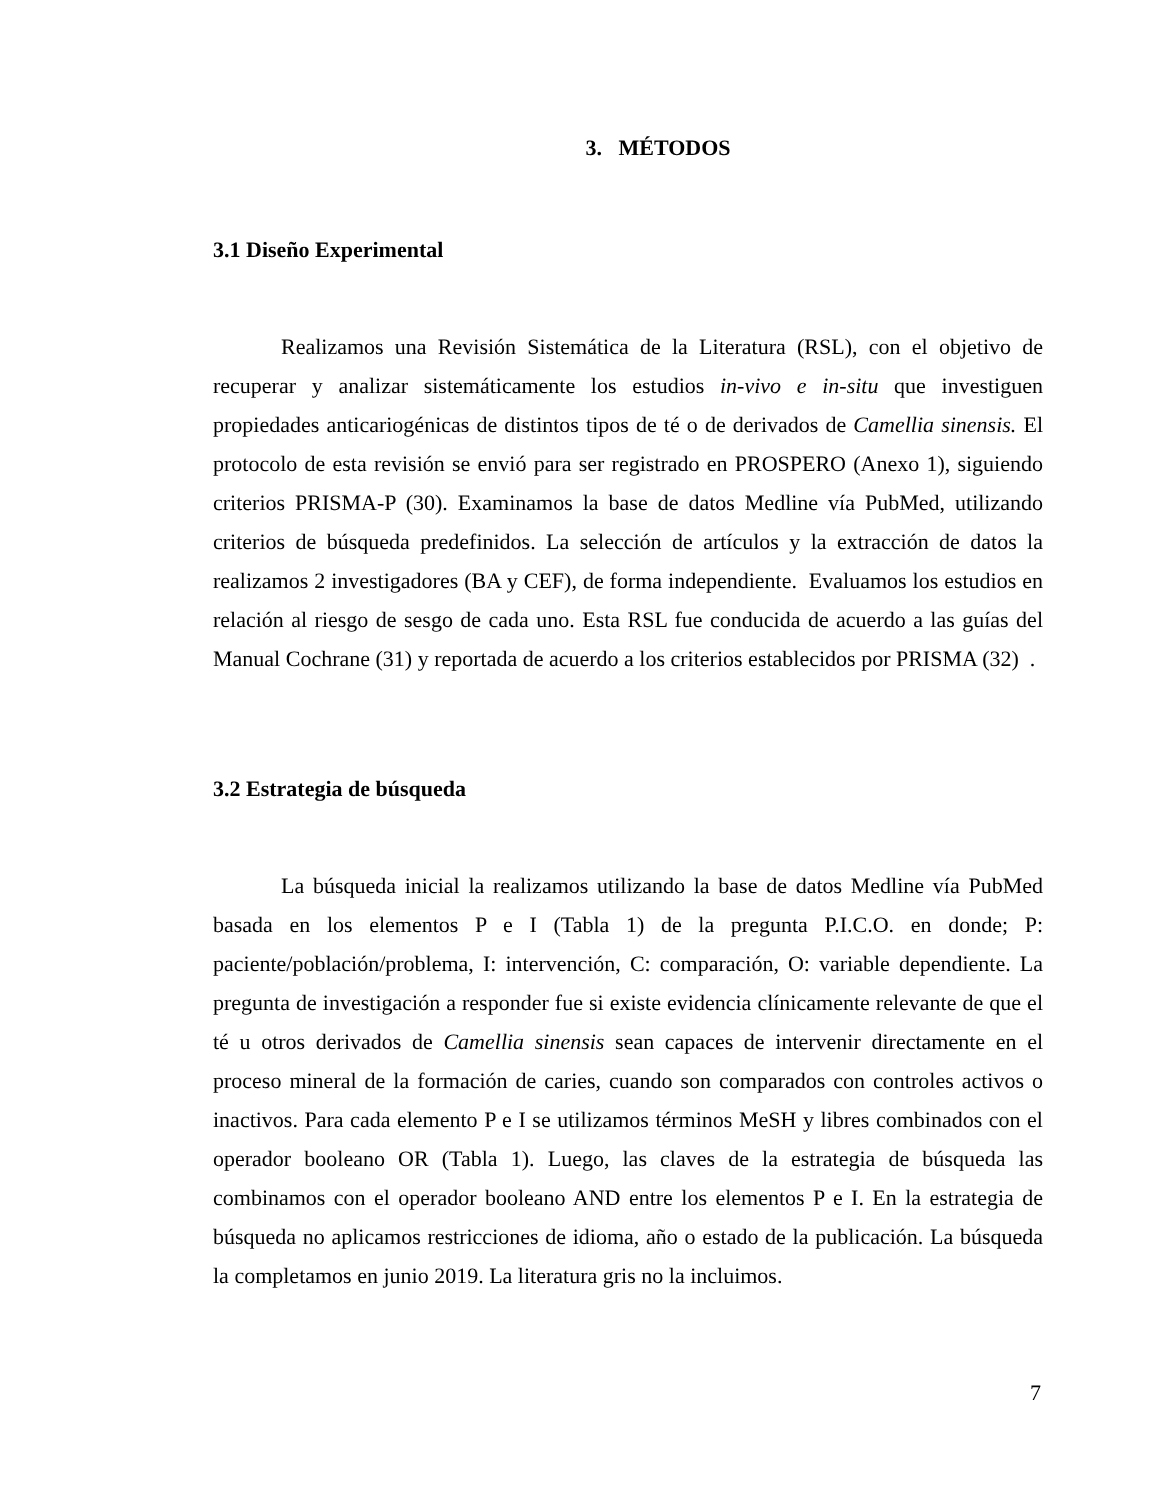3. MÉTODOS
3.1 Diseño Experimental
Realizamos una Revisión Sistemática de la Literatura (RSL), con el objetivo de recuperar y analizar sistemáticamente los estudios in-vivo e in-situ que investiguen propiedades anticariogénicas de distintos tipos de té o de derivados de Camellia sinensis. El protocolo de esta revisión se envió para ser registrado en PROSPERO (Anexo 1), siguiendo criterios PRISMA-P (30). Examinamos la base de datos Medline vía PubMed, utilizando criterios de búsqueda predefinidos. La selección de artículos y la extracción de datos la realizamos 2 investigadores (BA y CEF), de forma independiente. Evaluamos los estudios en relación al riesgo de sesgo de cada uno. Esta RSL fue conducida de acuerdo a las guías del Manual Cochrane (31) y reportada de acuerdo a los criterios establecidos por PRISMA (32) .
3.2 Estrategia de búsqueda
La búsqueda inicial la realizamos utilizando la base de datos Medline vía PubMed basada en los elementos P e I (Tabla 1) de la pregunta P.I.C.O. en donde; P: paciente/población/problema, I: intervención, C: comparación, O: variable dependiente. La pregunta de investigación a responder fue si existe evidencia clínicamente relevante de que el té u otros derivados de Camellia sinensis sean capaces de intervenir directamente en el proceso mineral de la formación de caries, cuando son comparados con controles activos o inactivos. Para cada elemento P e I se utilizamos términos MeSH y libres combinados con el operador booleano OR (Tabla 1). Luego, las claves de la estrategia de búsqueda las combinamos con el operador booleano AND entre los elementos P e I. En la estrategia de búsqueda no aplicamos restricciones de idioma, año o estado de la publicación. La búsqueda la completamos en junio 2019. La literatura gris no la incluimos.
7